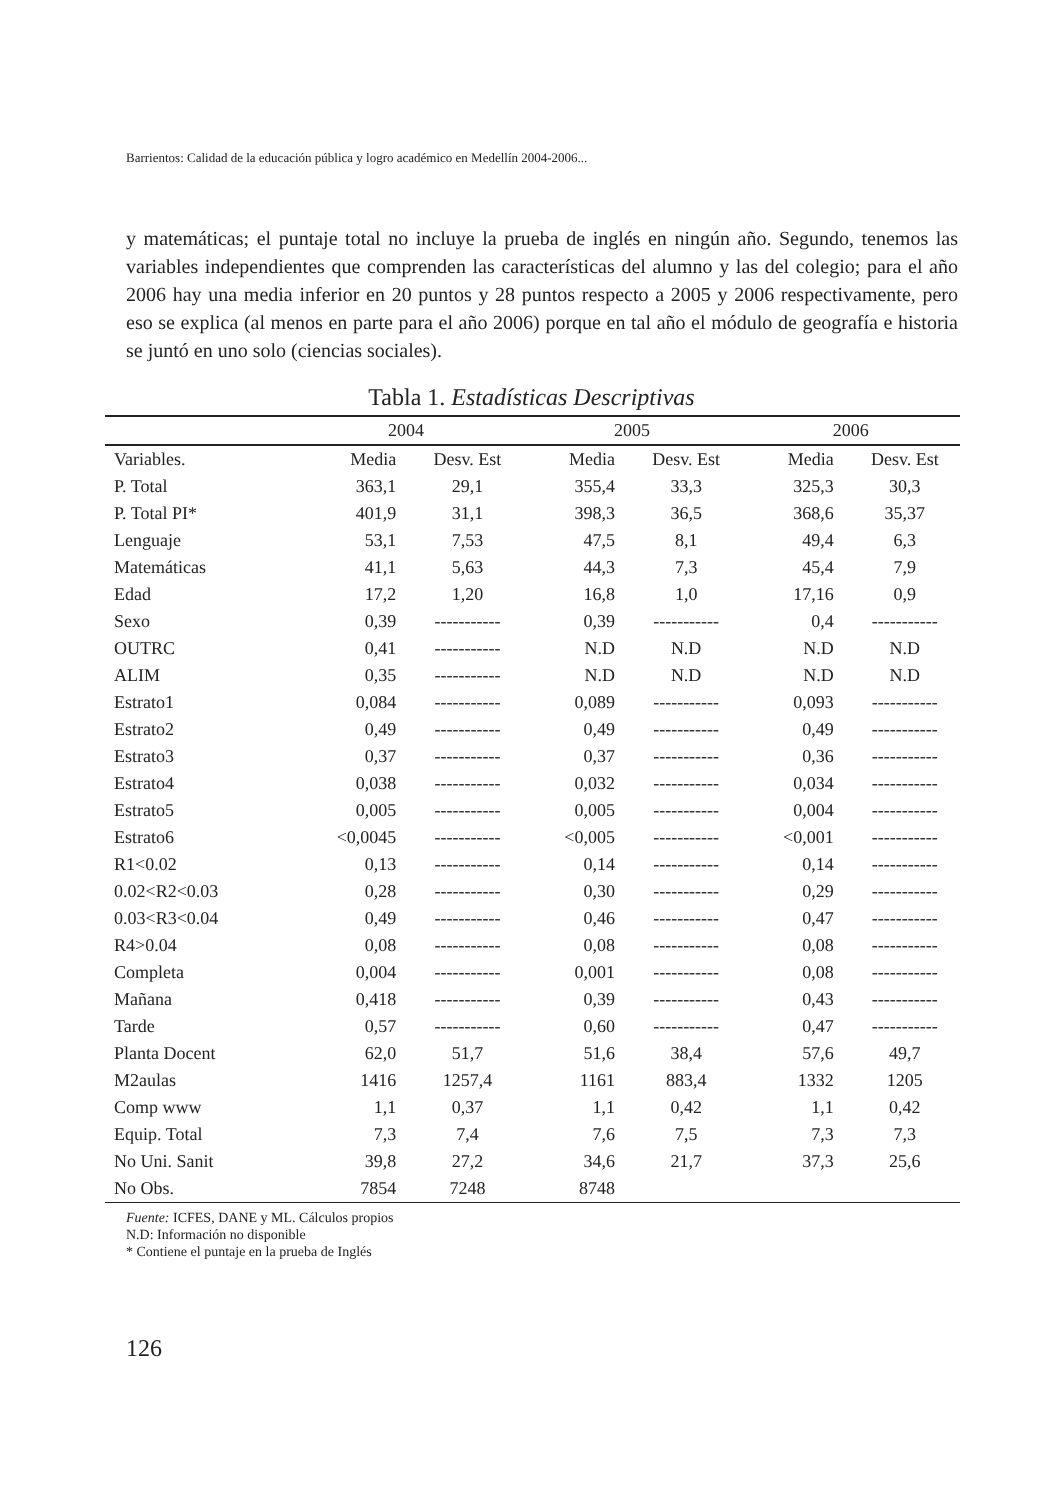Barrientos: Calidad de la educación pública y logro académico en Medellín 2004-2006...
y matemáticas; el puntaje total no incluye la prueba de inglés en ningún año. Segundo, tenemos las variables independientes que comprenden las características del alumno y las del colegio; para el año 2006 hay una media inferior en 20 puntos y 28 puntos respecto a 2005 y 2006 respectivamente, pero eso se explica (al menos en parte para el año 2006) porque en tal año el módulo de geografía e historia se juntó en uno solo (ciencias sociales).
Tabla 1. Estadísticas Descriptivas
| | 2004 | | 2005 | | 2006 | |
| --- | --- | --- | --- | --- | --- | --- |
| Variables. | Media | Desv. Est | Media | Desv. Est | Media | Desv. Est |
| P. Total | 363,1 | 29,1 | 355,4 | 33,3 | 325,3 | 30,3 |
| P. Total PI* | 401,9 | 31,1 | 398,3 | 36,5 | 368,6 | 35,37 |
| Lenguaje | 53,1 | 7,53 | 47,5 | 8,1 | 49,4 | 6,3 |
| Matemáticas | 41,1 | 5,63 | 44,3 | 7,3 | 45,4 | 7,9 |
| Edad | 17,2 | 1,20 | 16,8 | 1,0 | 17,16 | 0,9 |
| Sexo | 0,39 | ----------- | 0,39 | ----------- | 0,4 | ----------- |
| OUTRC | 0,41 | ----------- | N.D | N.D | N.D | N.D |
| ALIM | 0,35 | ----------- | N.D | N.D | N.D | N.D |
| Estrato1 | 0,084 | ----------- | 0,089 | ----------- | 0,093 | ----------- |
| Estrato2 | 0,49 | ----------- | 0,49 | ----------- | 0,49 | ----------- |
| Estrato3 | 0,37 | ----------- | 0,37 | ----------- | 0,36 | ----------- |
| Estrato4 | 0,038 | ----------- | 0,032 | ----------- | 0,034 | ----------- |
| Estrato5 | 0,005 | ----------- | 0,005 | ----------- | 0,004 | ----------- |
| Estrato6 | <0,0045 | ----------- | <0,005 | ----------- | <0,001 | ----------- |
| R1<0.02 | 0,13 | ----------- | 0,14 | ----------- | 0,14 | ----------- |
| 0.02<R2<0.03 | 0,28 | ----------- | 0,30 | ----------- | 0,29 | ----------- |
| 0.03<R3<0.04 | 0,49 | ----------- | 0,46 | ----------- | 0,47 | ----------- |
| R4>0.04 | 0,08 | ----------- | 0,08 | ----------- | 0,08 | ----------- |
| Completa | 0,004 | ----------- | 0,001 | ----------- | 0,08 | ----------- |
| Mañana | 0,418 | ----------- | 0,39 | ----------- | 0,43 | ----------- |
| Tarde | 0,57 | ----------- | 0,60 | ----------- | 0,47 | ----------- |
| Planta Docent | 62,0 | 51,7 | 51,6 | 38,4 | 57,6 | 49,7 |
| M2aulas | 1416 | 1257,4 | 1161 | 883,4 | 1332 | 1205 |
| Comp www | 1,1 | 0,37 | 1,1 | 0,42 | 1,1 | 0,42 |
| Equip. Total | 7,3 | 7,4 | 7,6 | 7,5 | 7,3 | 7,3 |
| No Uni. Sanit | 39,8 | 27,2 | 34,6 | 21,7 | 37,3 | 25,6 |
| No Obs. | 7854 | 7248 | 8748 | | | |
Fuente: ICFES, DANE y ML. Cálculos propios
N.D: Información no disponible
* Contiene el puntaje en la prueba de Inglés
126